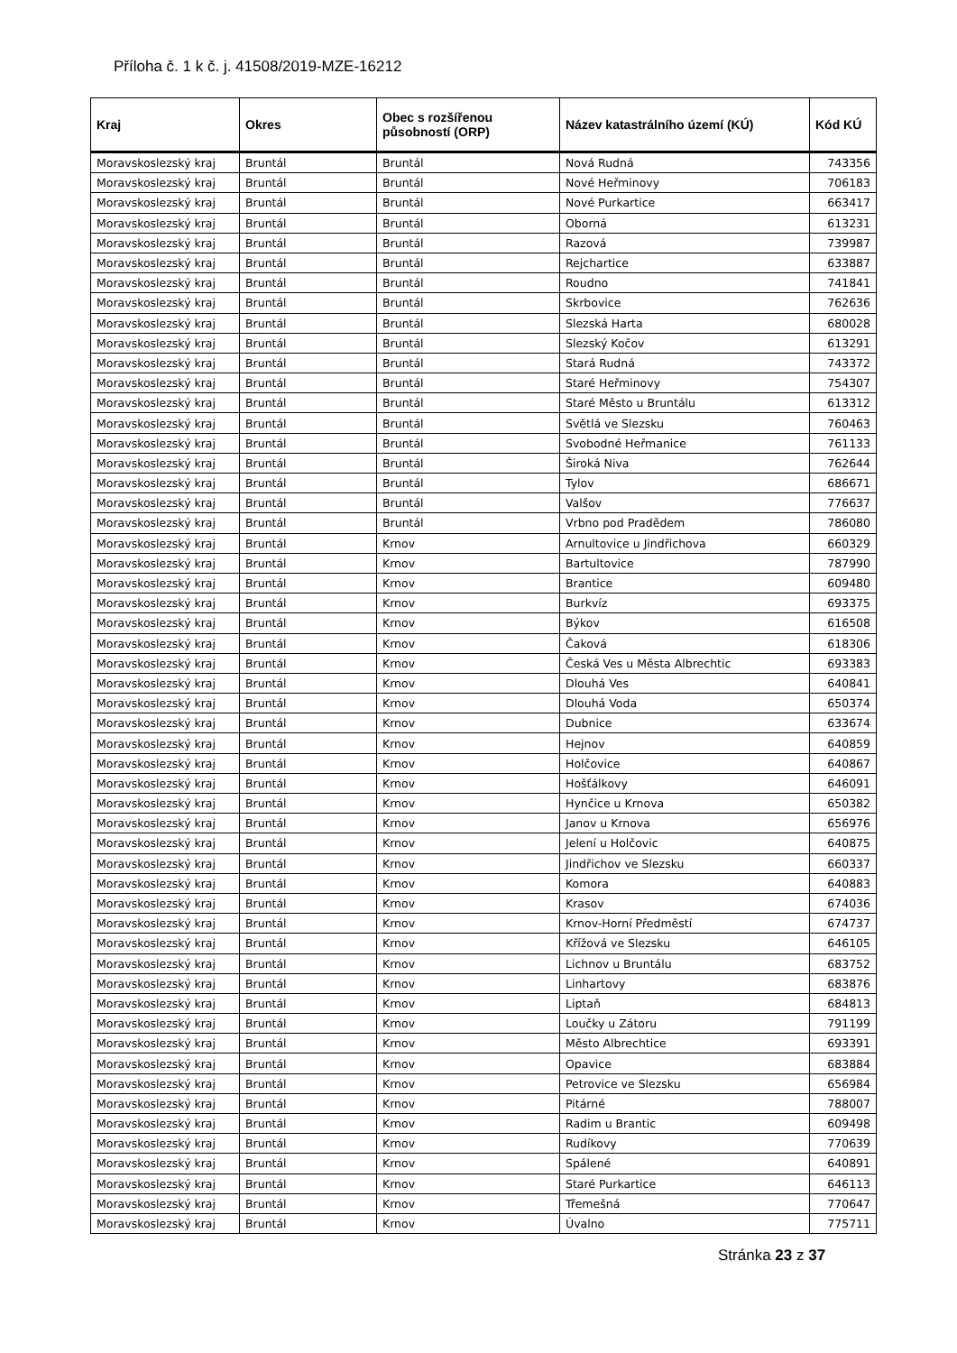Příloha č. 1 k č. j. 41508/2019-MZE-16212
| Kraj | Okres | Obec s rozšířenou působností (ORP) | Název katastrálního území (KÚ) | Kód KÚ |
| --- | --- | --- | --- | --- |
| Moravskoslezský kraj | Bruntál | Bruntál | Nová Rudná | 743356 |
| Moravskoslezský kraj | Bruntál | Bruntál | Nové Heřminovy | 706183 |
| Moravskoslezský kraj | Bruntál | Bruntál | Nové Purkartice | 663417 |
| Moravskoslezský kraj | Bruntál | Bruntál | Oborná | 613231 |
| Moravskoslezský kraj | Bruntál | Bruntál | Razová | 739987 |
| Moravskoslezský kraj | Bruntál | Bruntál | Rejchartice | 633887 |
| Moravskoslezský kraj | Bruntál | Bruntál | Roudno | 741841 |
| Moravskoslezský kraj | Bruntál | Bruntál | Skrbovice | 762636 |
| Moravskoslezský kraj | Bruntál | Bruntál | Slezská Harta | 680028 |
| Moravskoslezský kraj | Bruntál | Bruntál | Slezský Kočov | 613291 |
| Moravskoslezský kraj | Bruntál | Bruntál | Stará Rudná | 743372 |
| Moravskoslezský kraj | Bruntál | Bruntál | Staré Heřminovy | 754307 |
| Moravskoslezský kraj | Bruntál | Bruntál | Staré Město u Bruntálu | 613312 |
| Moravskoslezský kraj | Bruntál | Bruntál | Světlá ve Slezsku | 760463 |
| Moravskoslezský kraj | Bruntál | Bruntál | Svobodné Heřmanice | 761133 |
| Moravskoslezský kraj | Bruntál | Bruntál | Široká Niva | 762644 |
| Moravskoslezský kraj | Bruntál | Bruntál | Tylov | 686671 |
| Moravskoslezský kraj | Bruntál | Bruntál | Valšov | 776637 |
| Moravskoslezský kraj | Bruntál | Bruntál | Vrbno pod Pradědem | 786080 |
| Moravskoslezský kraj | Bruntál | Krnov | Arnultovice u Jindřichova | 660329 |
| Moravskoslezský kraj | Bruntál | Krnov | Bartultovice | 787990 |
| Moravskoslezský kraj | Bruntál | Krnov | Brantice | 609480 |
| Moravskoslezský kraj | Bruntál | Krnov | Burkvíz | 693375 |
| Moravskoslezský kraj | Bruntál | Krnov | Býkov | 616508 |
| Moravskoslezský kraj | Bruntál | Krnov | Čaková | 618306 |
| Moravskoslezský kraj | Bruntál | Krnov | Česká Ves u Města Albrechtic | 693383 |
| Moravskoslezský kraj | Bruntál | Krnov | Dlouhá Ves | 640841 |
| Moravskoslezský kraj | Bruntál | Krnov | Dlouhá Voda | 650374 |
| Moravskoslezský kraj | Bruntál | Krnov | Dubnice | 633674 |
| Moravskoslezský kraj | Bruntál | Krnov | Hejnov | 640859 |
| Moravskoslezský kraj | Bruntál | Krnov | Holčovice | 640867 |
| Moravskoslezský kraj | Bruntál | Krnov | Hošťálkovy | 646091 |
| Moravskoslezský kraj | Bruntál | Krnov | Hynčice u Krnova | 650382 |
| Moravskoslezský kraj | Bruntál | Krnov | Janov u Krnova | 656976 |
| Moravskoslezský kraj | Bruntál | Krnov | Jelení u Holčovic | 640875 |
| Moravskoslezský kraj | Bruntál | Krnov | Jindřichov ve Slezsku | 660337 |
| Moravskoslezský kraj | Bruntál | Krnov | Komora | 640883 |
| Moravskoslezský kraj | Bruntál | Krnov | Krasov | 674036 |
| Moravskoslezský kraj | Bruntál | Krnov | Krnov-Horní Předměstí | 674737 |
| Moravskoslezský kraj | Bruntál | Krnov | Křížová ve Slezsku | 646105 |
| Moravskoslezský kraj | Bruntál | Krnov | Lichnov u Bruntálu | 683752 |
| Moravskoslezský kraj | Bruntál | Krnov | Linhartovy | 683876 |
| Moravskoslezský kraj | Bruntál | Krnov | Liptaň | 684813 |
| Moravskoslezský kraj | Bruntál | Krnov | Loučky u Zátoru | 791199 |
| Moravskoslezský kraj | Bruntál | Krnov | Město Albrechtice | 693391 |
| Moravskoslezský kraj | Bruntál | Krnov | Opavice | 683884 |
| Moravskoslezský kraj | Bruntál | Krnov | Petrovice ve Slezsku | 656984 |
| Moravskoslezský kraj | Bruntál | Krnov | Pitárné | 788007 |
| Moravskoslezský kraj | Bruntál | Krnov | Radim u Brantic | 609498 |
| Moravskoslezský kraj | Bruntál | Krnov | Rudíkovy | 770639 |
| Moravskoslezský kraj | Bruntál | Krnov | Spálené | 640891 |
| Moravskoslezský kraj | Bruntál | Krnov | Staré Purkartice | 646113 |
| Moravskoslezský kraj | Bruntál | Krnov | Třemešná | 770647 |
| Moravskoslezský kraj | Bruntál | Krnov | Úvalno | 775711 |
Stránka 23 z 37